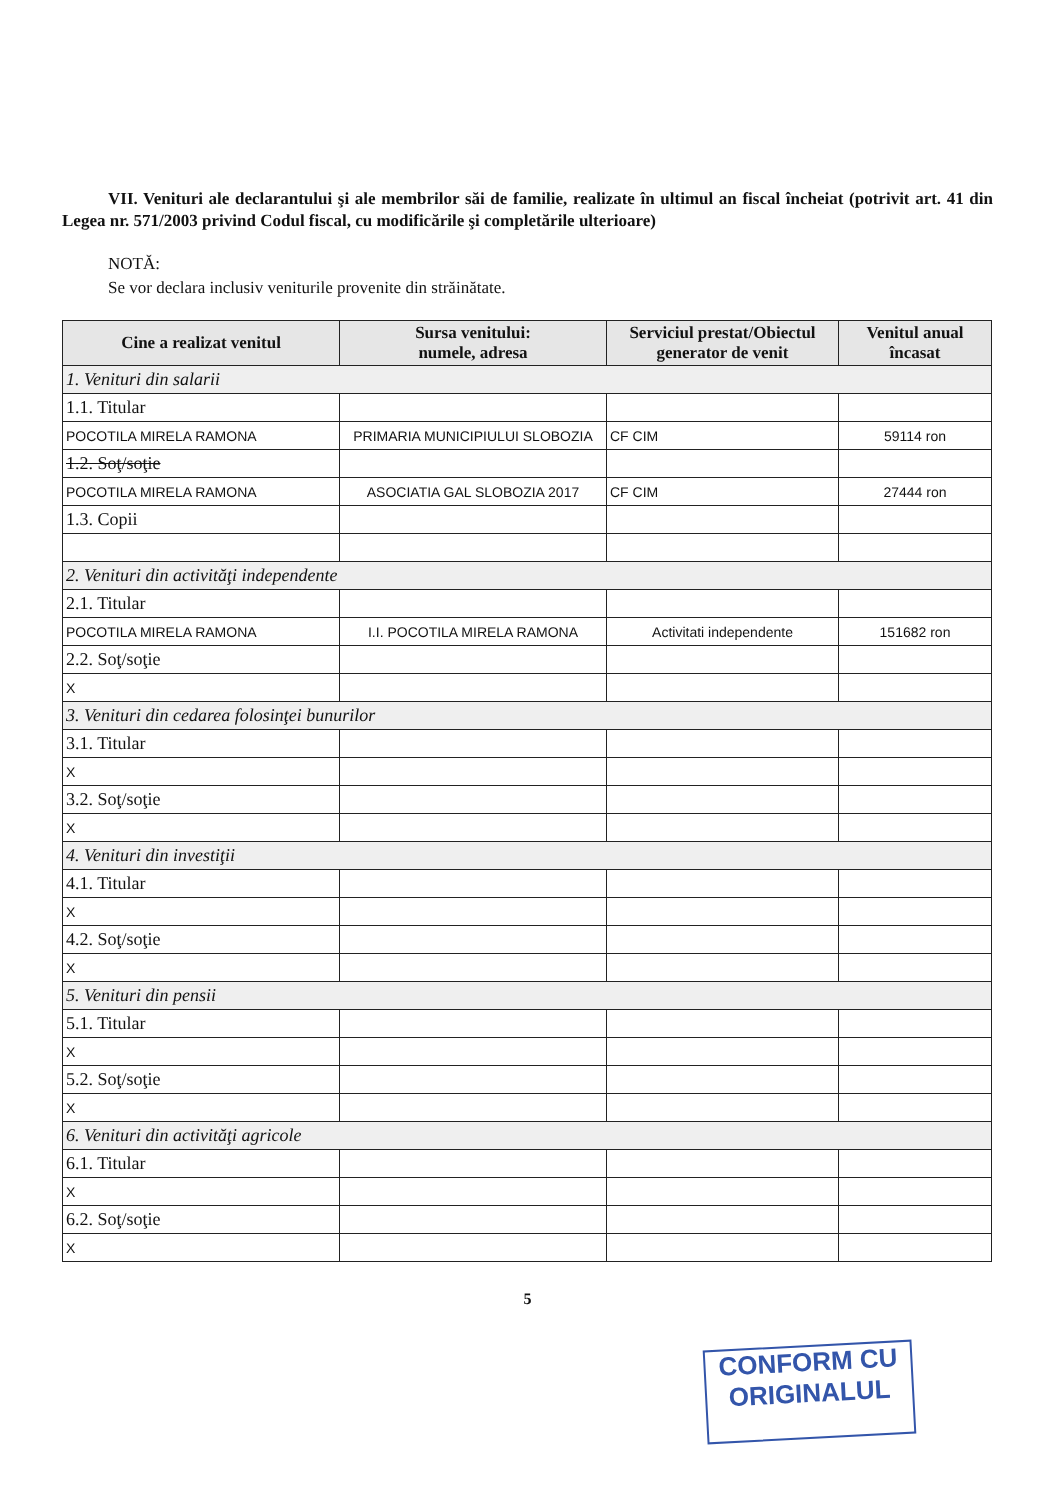VII. Venituri ale declarantului şi ale membrilor săi de familie, realizate în ultimul an fiscal încheiat (potrivit art. 41 din Legea nr. 571/2003 privind Codul fiscal, cu modificările şi completările ulterioare)
NOTĂ:
Se vor declara inclusiv veniturile provenite din străinătate.
| Cine a realizat venitul | Sursa venitului: numele, adresa | Serviciul prestat/Obiectul generator de venit | Venitul anual încasat |
| --- | --- | --- | --- |
| 1. Venituri din salarii | | | |
| 1.1. Titular | | | |
| POCOTILA MIRELA RAMONA | PRIMARIA MUNICIPIULUI SLOBOZIA | CF CIM | 59114 ron |
| 1.2. Soţ/soţie | | | |
| POCOTILA MIRELA RAMONA | ASOCIATIA GAL SLOBOZIA 2017 | CF CIM | 27444 ron |
| 1.3. Copii | | | |
| 2. Venituri din activităţi independente | | | |
| 2.1. Titular | | | |
| POCOTILA MIRELA RAMONA | I.I. POCOTILA MIRELA RAMONA | Activitati independente | 151682 ron |
| 2.2. Soţ/soţie | | | |
| X | | | |
| 3. Venituri din cedarea folosinţei bunurilor | | | |
| 3.1. Titular | | | |
| X | | | |
| 3.2. Soţ/soţie | | | |
| X | | | |
| 4. Venituri din investiţii | | | |
| 4.1. Titular | | | |
| X | | | |
| 4.2. Soţ/soţie | | | |
| X | | | |
| 5. Venituri din pensii | | | |
| 5.1. Titular | | | |
| X | | | |
| 5.2. Soţ/soţie | | | |
| X | | | |
| 6. Venituri din activităţi agricole | | | |
| 6.1. Titular | | | |
| X | | | |
| 6.2. Soţ/soţie | | | |
| X | | | |
5
CONFORM CU
ORIGINALUL